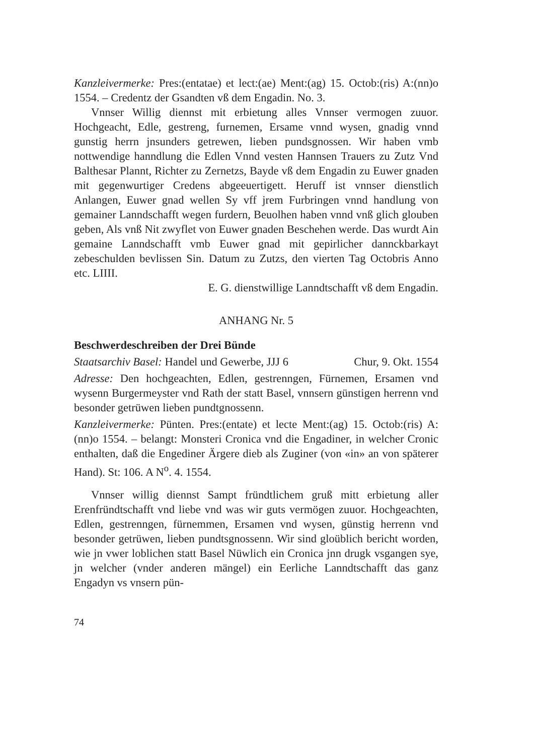Kanzleivermerke: Pres:(entatae) et lect:(ae) Ment:(ag) 15. Octob:(ris) A:(nn)o 1554. – Credentz der Gsandten vß dem Engadin. No. 3.
Vnnser Willig diennst mit erbietung alles Vnnser vermogen zuuor. Hochgeacht, Edle, gestreng, furnemen, Ersame vnnd wysen, gnadig vnnd gunstig herrn jnsunders getrewen, lieben pundsgnossen. Wir haben vmb nottwendige hanndlung die Edlen Vnnd vesten Hannsen Trauers zu Zutz Vnd Balthesar Plannt, Richter zu Zernetzs, Bayde vß dem Engadin zu Euwer gnaden mit gegenwurtiger Credens abgeeuertigett. Heruff ist vnnser dienstlich Anlangen, Euwer gnad wellen Sy vff jrem Furbringen vnnd handlung von gemainer Lanndschafft wegen furdern, Beuolhen haben vnnd vnß glich glouben geben, Als vnß Nit zwyflet von Euwer gnaden Beschehen werde. Das wurdt Ain gemaine Lanndschafft vmb Euwer gnad mit gepirlicher dannckbarkayt zebeschulden bevlissen Sin. Datum zu Zutzs, den vierten Tag Octobris Anno etc. LIIII.
E. G. dienstwillige Lanndtschafft vß dem Engadin.
ANHANG Nr. 5
Beschwerdeschreiben der Drei Bünde
Staatsarchiv Basel: Handel und Gewerbe, JJJ 6 Chur, 9. Okt. 1554
Adresse: Den hochgeachten, Edlen, gestrenngen, Fürnemen, Ersamen vnd wysenn Burgermeyster vnd Rath der statt Basel, vnnsern günstigen herrenn vnd besonder getrüwen lieben pundtgnossenn.
Kanzleivermerke: Pünten. Pres:(entate) et lecte Ment:(ag) 15. Octob:(ris) A:(nn)o 1554. – belangt: Monsteri Cronica vnd die Engadiner, in welcher Cronic enthalten, daß die Engediner Ärgere dieb als Zuginer (von «in» an von späterer Hand). St: 106. A N<sup>o</sup>. 4. 1554.
Vnnser willig diennst Sampt fründtlichem gruß mitt erbietung aller Erenfründtschafft vnd liebe vnd was wir guts vermögen zuuor. Hochgeachten, Edlen, gestrenngen, fürnemmen, Ersamen vnd wysen, günstig herrenn vnd besonder getrüwen, lieben pundtsgnossenn. Wir sind gloübliсh bericht worden, wie jn vwer loblichen statt Basel Nüwlich ein Cronica jnn drugk vsgangen sye, jn welcher (vnder anderen mängel) ein Eerliche Lanndtschafft das ganz Engadyn vs vnsern pün-
74